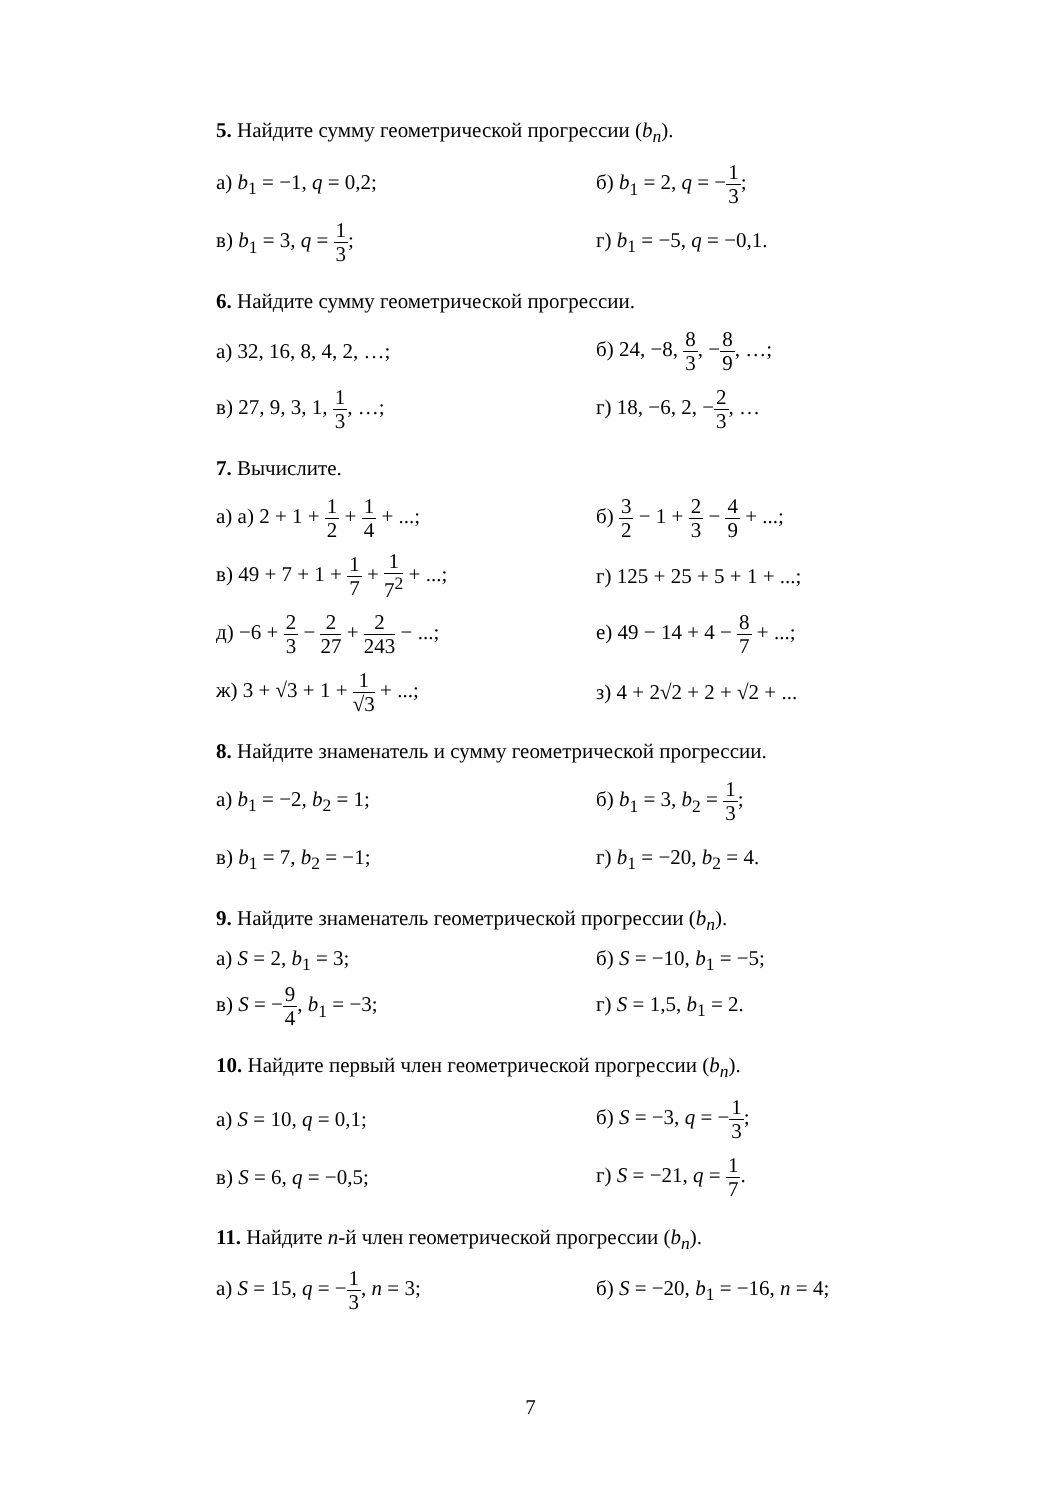5. Найдите сумму геометрической прогрессии (b<sub>n</sub>).
а) b<sub>1</sub> = −1, q = 0,2; б) b<sub>1</sub> = 2, q = −1 3;
в) b<sub>1</sub> = 3, q = 1 3; г) b<sub>1</sub> = −5, q = −0,1.
6. Найдите сумму геометрической прогрессии.
а) 32, 16, 8, 4, 2, …; б) 24, −8, 8 3, −8 9, …;
в) 27, 9, 3, 1, 1 3, …; г) 18, −6, 2, −2 3, …
7. Вычислите.
а) а) 2 + 1 + 1 2 + 1 4 + ...;
б) 3 2 − 1 + 2 3 − 4 9 + ...;
в) 49 + 7 + 1 + 1 7 + 1 7<sup>2</sup> + ...;
г) 125 + 25 + 5 + 1 + ...;
д) −6 + 2 3 − 2 27 + 2 243 − ...;
е) 49 − 14 + 4 − 8 7 + ...;
ж) 3 + √3 + 1 + 1 √3 + ...;
з) 4 + 2√2 + 2 + √2 + ...
8. Найдите знаменатель и сумму геометрической прогрессии.
а) b<sub>1</sub> = −2, b<sub>2</sub> = 1; б) b<sub>1</sub> = 3, b<sub>2</sub> = 1 3;
в) b<sub>1</sub> = 7, b<sub>2</sub> = −1; г) b<sub>1</sub> = −20, b<sub>2</sub> = 4.
9. Найдите знаменатель геометрической прогрессии (b<sub>n</sub>).
а) S = 2, b<sub>1</sub> = 3; б) S = −10, b<sub>1</sub> = −5;
в) S = −9 4, b<sub>1</sub> = −3; г) S = 1,5, b<sub>1</sub> = 2.
10. Найдите первый член геометрической прогрессии (b<sub>n</sub>).
а) S = 10, q = 0,1; б) S = −3, q = −1 3;
в) S = 6, q = −0,5; г) S = −21, q = 1 7.
11. Найдите n-й член геометрической прогрессии (b<sub>n</sub>).
а) S = 15, q = −1 3, n = 3;
б) S = −20, b<sub>1</sub> = −16, n = 4;
7